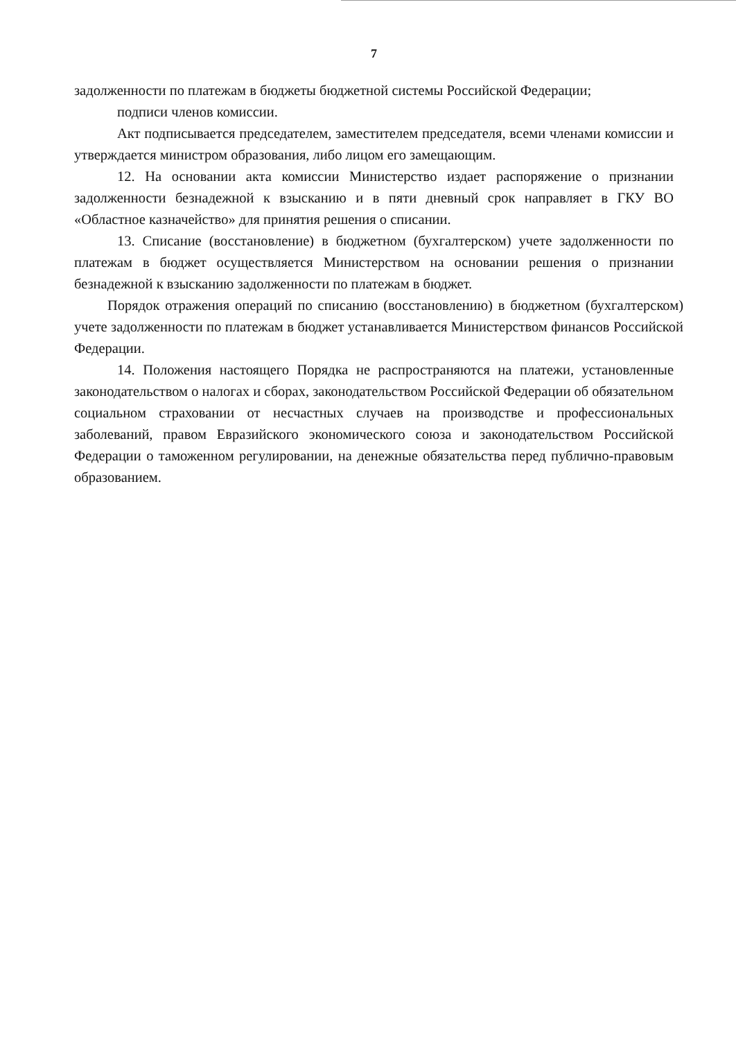7
задолженности по платежам в бюджеты бюджетной системы Российской Федерации;
подписи членов комиссии.
Акт подписывается председателем, заместителем председателя, всеми членами комиссии и утверждается министром образования, либо лицом его замещающим.
12. На основании акта комиссии Министерство издает распоряжение о признании задолженности безнадежной к взысканию и в пяти дневный срок направляет в ГКУ ВО «Областное казначейство» для принятия решения о списании.
13. Списание (восстановление) в бюджетном (бухгалтерском) учете задолженности по платежам в бюджет осуществляется Министерством на основании решения о признании безнадежной к взысканию задолженности по платежам в бюджет.
Порядок отражения операций по списанию (восстановлению) в бюджетном (бухгалтерском) учете задолженности по платежам в бюджет устанавливается Министерством финансов Российской Федерации.
14. Положения настоящего Порядка не распространяются на платежи, установленные законодательством о налогах и сборах, законодательством Российской Федерации об обязательном социальном страховании от несчастных случаев на производстве и профессиональных заболеваний, правом Евразийского экономического союза и законодательством Российской Федерации о таможенном регулировании, на денежные обязательства перед публично-правовым образованием.